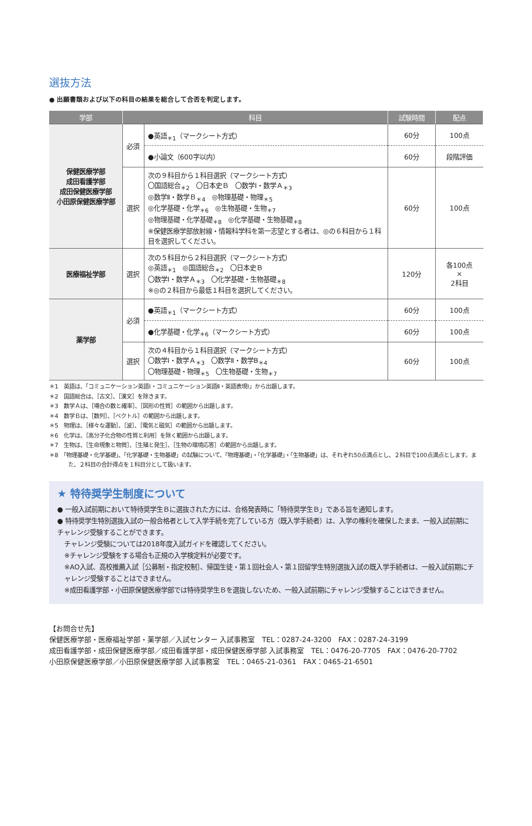選抜方法
● 出願書類および以下の科目の結果を総合して合否を判定します。
| 学部 | 科目 | | 試験時間 | 配点 |
| --- | --- | --- | --- | --- |
| 保健医療学部 成田看護学部 成田保健医療学部 小田原保健医療学部 | 必須 | ●英語<sub>＊1</sub>（マークシート方式） | 60分 | 100点 |
| | | ●小論文（600字以内） | 60分 | 段階評価 |
| | 選択 | 次の９科目から１科目選択（マークシート方式） 〇国語総合<sub>＊2</sub> 〇日本史Ｂ 〇数学Ⅰ・数学Ａ<sub>＊3</sub> ◎数学Ⅱ・数学Ｂ<sub>＊4</sub> ◎物理基礎・物理<sub>＊5</sub> ◎化学基礎・化学<sub>＊6</sub> ◎生物基礎・生物<sub>＊7</sub> ◎物理基礎・化学基礎<sub>＊8</sub> ◎化学基礎・生物基礎<sub>＊8</sub> ※保健医療学部放射線・情報科学科を第一志望とする者は、◎の６科目から１科目を選択してください。 | 60分 | 100点 |
| 医療福祉学部 | 選択 | 次の５科目から２科目選択（マークシート方式） ◎英語<sub>＊1</sub> ◎国語総合<sub>＊2</sub> 〇日本史Ｂ 〇数学Ⅰ・数学Ａ<sub>＊3</sub> 〇化学基礎・生物基礎<sub>＊8</sub> ※◎の２科目から最低１科目を選択してください。 | 120分 | 各100点 × 2科目 |
| 薬学部 | 必須 | ●英語<sub>＊1</sub>（マークシート方式） | 60分 | 100点 |
| | | ●化学基礎・化学<sub>＊6</sub>（マークシート方式） | 60分 | 100点 |
| | 選択 | 次の４科目から１科目選択（マークシート方式） 〇数学Ⅰ・数学Ａ<sub>＊3</sub> 〇数学Ⅱ・数学B<sub>＊4</sub> 〇物理基礎・物理<sub>＊5</sub> 〇生物基礎・生物<sub>＊7</sub> | 60分 | 100点 |
＊1　英語は、「コミュニケーション英語Ⅰ・コミュニケーション英語Ⅱ・英語表現Ⅰ」から出題します。
＊2　国語総合は、［古文］、［漢文］を除きます。
＊3　数学Ａは、［場合の数と確率］、［図形の性質］の範囲から出題します。
＊4　数学Ｂは、［数列］、［ベクトル］の範囲から出題します。
＊5　物理は、［様々な運動］、［波］、［電気と磁気］の範囲から出題します。
＊6　化学は、［高分子化合物の性質と利用］を除く範囲から出題します。
＊7　生物は、［生命現象と物質］、［生殖と発生］、［生物の環境応答］の範囲から出題します。
＊8　「物理基礎・化学基礎」、「化学基礎・生物基礎」の試験について、「物理基礎」・「化学基礎」・「生物基礎」は、それぞれ50点満点とし、２科目で100点満点とします。また、２科目の合計得点を１科目分として扱います。
★ 特待奨学生制度について
● 一般入試前期において特待奨学生Ｂに選抜された方には、合格発表時に「特待奨学生Ｂ」である旨を通知します。
● 特待奨学生特別選抜入試の一般合格者として入学手続を完了している方（既入学手続者）は、入学の権利を確保したまま、一般入試前期にチャレンジ受験することができます。
チャレンジ受験については2018年度入試ガイドを確認してください。
※チャレンジ受験をする場合も正規の入学検定料が必要です。
※AO入試、高校推薦入試［公募制・指定校制］、帰国生徒・第１回社会人・第１回留学生特別選抜入試の既入学手続者は、一般入試前期にチャレンジ受験することはできません。
※成田看護学部・小田原保健医療学部では特待奨学生Ｂを選抜しないため、一般入試前期にチャレンジ受験することはできません。
【お問合せ先】
保健医療学部・医療福祉学部・薬学部／入試センター 入試事務室　TEL：0287-24-3200　FAX：0287-24-3199
成田看護学部・成田保健医療学部／成田看護学部・成田保健医療学部 入試事務室　TEL：0476-20-7705　FAX：0476-20-7702
小田原保健医療学部／小田原保健医療学部 入試事務室　TEL：0465-21-0361　FAX：0465-21-6501